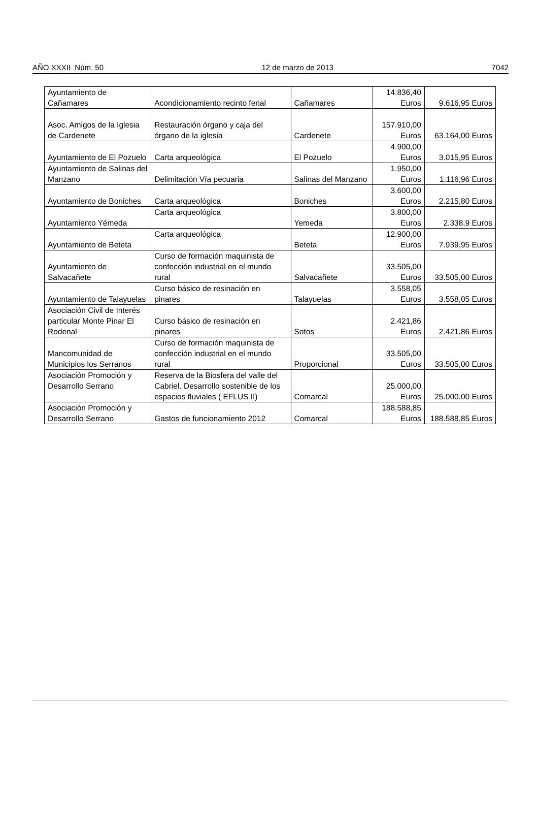AÑO XXXII Núm. 50 12 de marzo de 2013 7042
| Ayuntamiento de Cañamares | Acondicionamiento recinto ferial | Cañamares | 14.836,40 Euros | 9.616,95 Euros |
| Asoc. Amigos de la Iglesia de Cardenete | Restauración órgano y caja del órgano de la iglesia | Cardenete | 157.910,00 Euros | 63.164,00 Euros |
| Ayuntamiento de El Pozuelo | Carta arqueológica | El Pozuelo | 4.900,00 Euros | 3.015,95 Euros |
| Ayuntamiento de Salinas del Manzano | Delimitación Vía pecuaria | Salinas del Manzano | 1.950,00 Euros | 1.116,96 Euros |
| Ayuntamiento de Boniches | Carta arqueológica | Boniches | 3.600,00 Euros | 2.215,80 Euros |
| Ayuntamiento Yémeda | Carta arqueológica | Yemeda | 3.800,00 Euros | 2.338,9 Euros |
| Ayuntamiento de Beteta | Carta arqueológica | Beteta | 12.900,00 Euros | 7.939,95 Euros |
| Ayuntamiento de Salvacañete | Curso de formación maquinista de confección industrial en el mundo rural | Salvacañete | 33.505,00 Euros | 33.505,00 Euros |
| Ayuntamiento de Talayuelas | Curso básico de resinación en pinares | Talayuelas | 3.558,05 Euros | 3.558,05 Euros |
| Asociación Civil de Interés particular Monte Pinar El Rodenal | Curso básico de resinación en pinares | Sotos | 2.421,86 Euros | 2.421,86 Euros |
| Mancomunidad de Municipios los Serranos | Curso de formación maquinista de confección industrial en el mundo rural | Proporcional | 33.505,00 Euros | 33.505,00 Euros |
| Asociación Promoción y Desarrollo Serrano | Reserva de la Biosfera del valle del Cabriel. Desarrollo sostenible de los espacios fluviales ( EFLUS II) | Comarcal | 25.000,00 Euros | 25.000,00 Euros |
| Asociación Promoción y Desarrollo Serrano | Gastos de funcionamiento 2012 | Comarcal | 188.588,85 Euros | 188.588,85 Euros |